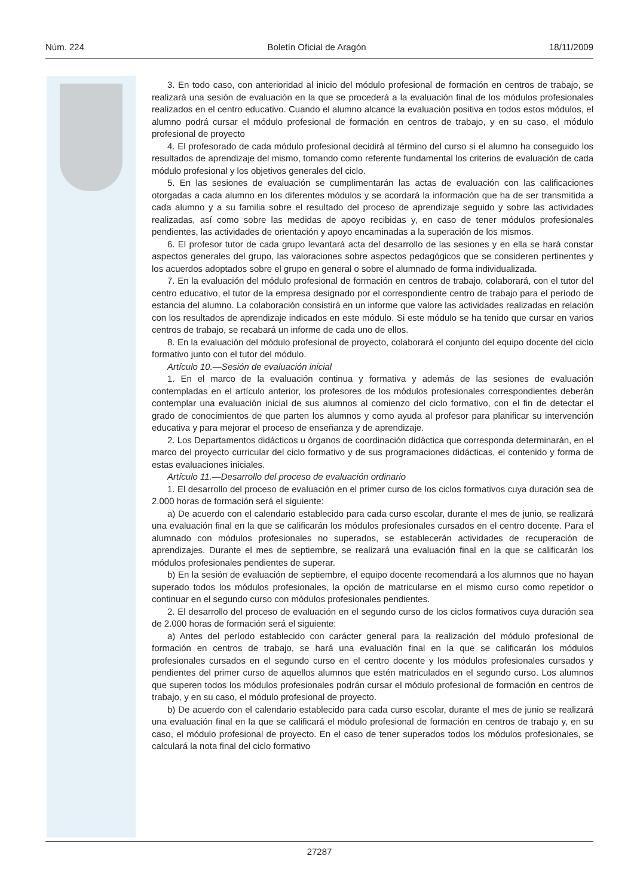Núm. 224 Boletín Oficial de Aragón 18/11/2009
3. En todo caso, con anterioridad al inicio del módulo profesional de formación en centros de trabajo, se realizará una sesión de evaluación en la que se procederá a la evaluación final de los módulos profesionales realizados en el centro educativo. Cuando el alumno alcance la evaluación positiva en todos estos módulos, el alumno podrá cursar el módulo profesional de formación en centros de trabajo, y en su caso, el módulo profesional de proyecto
4. El profesorado de cada módulo profesional decidirá al término del curso si el alumno ha conseguido los resultados de aprendizaje del mismo, tomando como referente fundamental los criterios de evaluación de cada módulo profesional y los objetivos generales del ciclo.
5. En las sesiones de evaluación se cumplimentarán las actas de evaluación con las calificaciones otorgadas a cada alumno en los diferentes módulos y se acordará la información que ha de ser transmitida a cada alumno y a su familia sobre el resultado del proceso de aprendizaje seguido y sobre las actividades realizadas, así como sobre las medidas de apoyo recibidas y, en caso de tener módulos profesionales pendientes, las actividades de orientación y apoyo encaminadas a la superación de los mismos.
6. El profesor tutor de cada grupo levantará acta del desarrollo de las sesiones y en ella se hará constar aspectos generales del grupo, las valoraciones sobre aspectos pedagógicos que se consideren pertinentes y los acuerdos adoptados sobre el grupo en general o sobre el alumnado de forma individualizada.
7. En la evaluación del módulo profesional de formación en centros de trabajo, colaborará, con el tutor del centro educativo, el tutor de la empresa designado por el correspondiente centro de trabajo para el período de estancia del alumno. La colaboración consistirá en un informe que valore las actividades realizadas en relación con los resultados de aprendizaje indicados en este módulo. Si este módulo se ha tenido que cursar en varios centros de trabajo, se recabará un informe de cada uno de ellos.
8. En la evaluación del módulo profesional de proyecto, colaborará el conjunto del equipo docente del ciclo formativo junto con el tutor del módulo.
Artículo 10.—Sesión de evaluación inicial
1. En el marco de la evaluación continua y formativa y además de las sesiones de evaluación contempladas en el artículo anterior, los profesores de los módulos profesionales correspondientes deberán contemplar una evaluación inicial de sus alumnos al comienzo del ciclo formativo, con el fin de detectar el grado de conocimientos de que parten los alumnos y como ayuda al profesor para planificar su intervención educativa y para mejorar el proceso de enseñanza y de aprendizaje.
2. Los Departamentos didácticos u órganos de coordinación didáctica que corresponda determinarán, en el marco del proyecto curricular del ciclo formativo y de sus programaciones didácticas, el contenido y forma de estas evaluaciones iniciales.
Artículo 11.—Desarrollo del proceso de evaluación ordinario
1. El desarrollo del proceso de evaluación en el primer curso de los ciclos formativos cuya duración sea de 2.000 horas de formación será el siguiente:
a) De acuerdo con el calendario establecido para cada curso escolar, durante el mes de junio, se realizará una evaluación final en la que se calificarán los módulos profesionales cursados en el centro docente. Para el alumnado con módulos profesionales no superados, se establecerán actividades de recuperación de aprendizajes. Durante el mes de septiembre, se realizará una evaluación final en la que se calificarán los módulos profesionales pendientes de superar.
b) En la sesión de evaluación de septiembre, el equipo docente recomendará a los alumnos que no hayan superado todos los módulos profesionales, la opción de matricularse en el mismo curso como repetidor o continuar en el segundo curso con módulos profesionales pendientes.
2. El desarrollo del proceso de evaluación en el segundo curso de los ciclos formativos cuya duración sea de 2.000 horas de formación será el siguiente:
a) Antes del período establecido con carácter general para la realización del módulo profesional de formación en centros de trabajo, se hará una evaluación final en la que se calificarán los módulos profesionales cursados en el segundo curso en el centro docente y los módulos profesionales cursados y pendientes del primer curso de aquellos alumnos que estén matriculados en el segundo curso. Los alumnos que superen todos los módulos profesionales podrán cursar el módulo profesional de formación en centros de trabajo, y en su caso, el módulo profesional de proyecto.
b) De acuerdo con el calendario establecido para cada curso escolar, durante el mes de junio se realizará una evaluación final en la que se calificará el módulo profesional de formación en centros de trabajo y, en su caso, el módulo profesional de proyecto. En el caso de tener superados todos los módulos profesionales, se calculará la nota final del ciclo formativo
27287